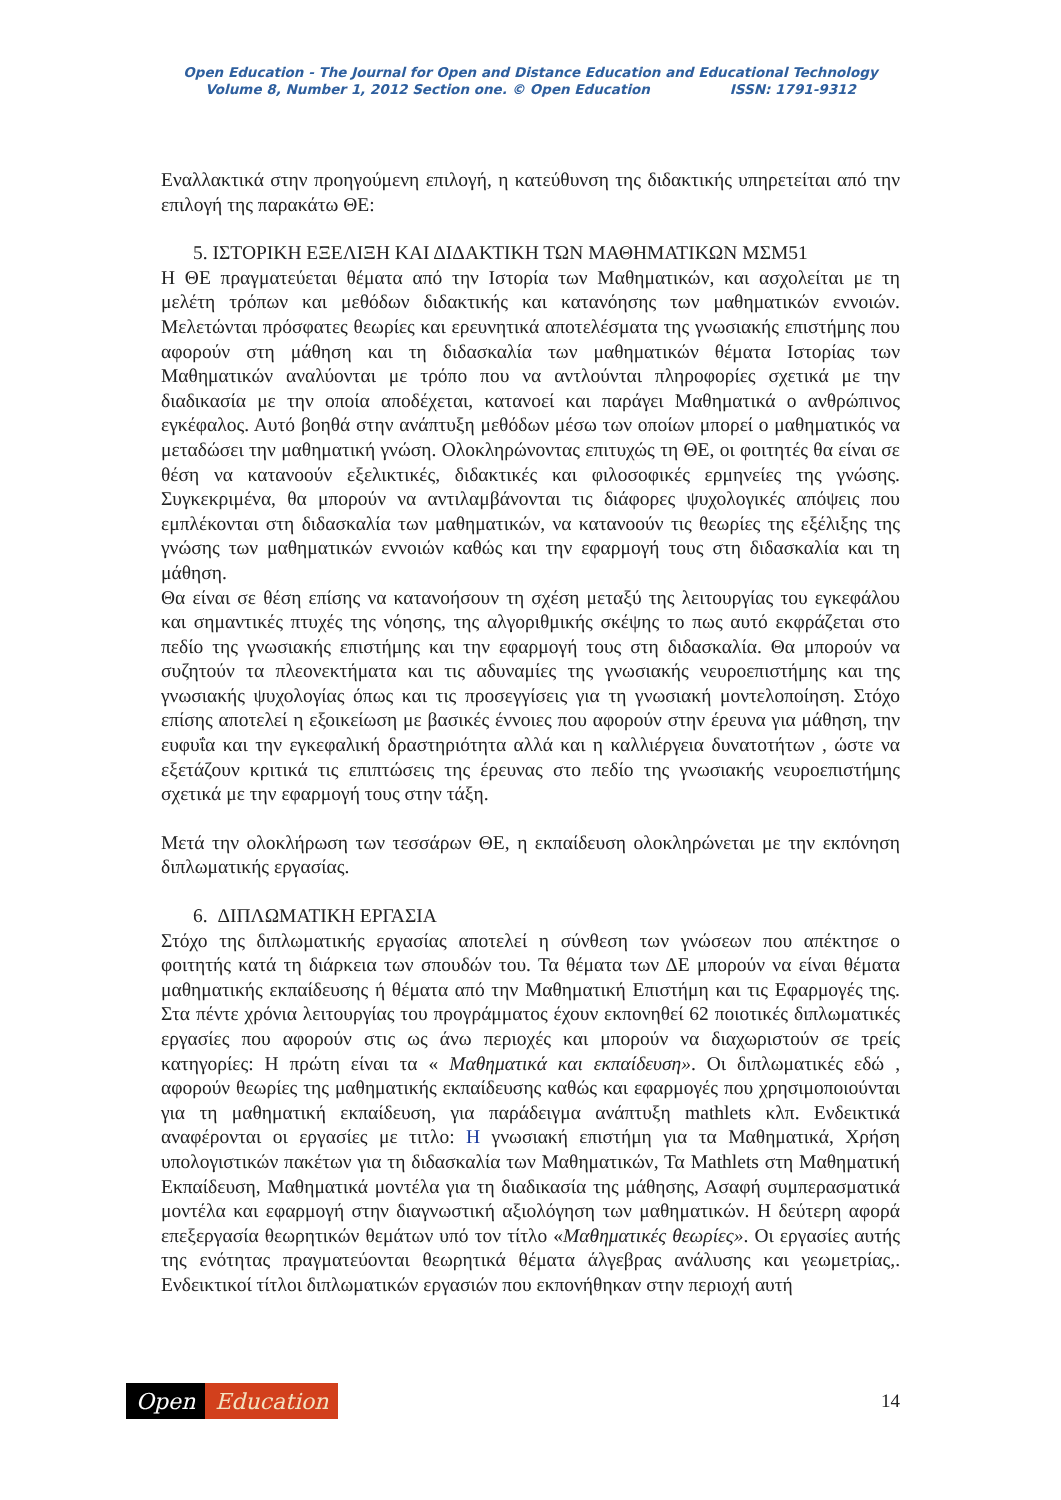Open Education - The Journal for Open and Distance Education and Educational Technology
Volume 8, Number 1, 2012 Section one. © Open Education ISSN: 1791-9312
Εναλλακτικά στην προηγούμενη επιλογή, η κατεύθυνση της διδακτικής υπηρετείται από την επιλογή της παρακάτω ΘΕ:
5. ΙΣΤΟΡΙΚΗ ΕΞΕΛΙΞΗ ΚΑΙ ΔΙΔΑΚΤΙΚΗ ΤΩΝ ΜΑΘΗΜΑΤΙΚΩΝ ΜΣΜ51
Η ΘΕ πραγματεύεται θέματα από την Ιστορία των Μαθηματικών, και ασχολείται με τη μελέτη τρόπων και μεθόδων διδακτικής και κατανόησης των μαθηματικών εννοιών. Μελετώνται πρόσφατες θεωρίες και ερευνητικά αποτελέσματα της γνωσιακής επιστήμης που αφορούν στη μάθηση και τη διδασκαλία των μαθηματικών θέματα Ιστορίας των Μαθηματικών αναλύονται με τρόπο που να αντλούνται πληροφορίες σχετικά με την διαδικασία με την οποία αποδέχεται, κατανοεί και παράγει Μαθηματικά ο ανθρώπινος εγκέφαλος. Αυτό βοηθά στην ανάπτυξη μεθόδων μέσω των οποίων μπορεί ο μαθηματικός να μεταδώσει την μαθηματική γνώση. Ολοκληρώνοντας επιτυχώς τη ΘΕ, οι φοιτητές θα είναι σε θέση να κατανοούν εξελικτικές, διδακτικές και φιλοσοφικές ερμηνείες της γνώσης. Συγκεκριμένα, θα μπορούν να αντιλαμβάνονται τις διάφορες ψυχολογικές απόψεις που εμπλέκονται στη διδασκαλία των μαθηματικών, να κατανοούν τις θεωρίες της εξέλιξης της γνώσης των μαθηματικών εννοιών καθώς και την εφαρμογή τους στη διδασκαλία και τη μάθηση.
Θα είναι σε θέση επίσης να κατανοήσουν τη σχέση μεταξύ της λειτουργίας του εγκεφάλου και σημαντικές πτυχές της νόησης, της αλγοριθμικής σκέψης το πως αυτό εκφράζεται στο πεδίο της γνωσιακής επιστήμης και την εφαρμογή τους στη διδασκαλία. Θα μπορούν να συζητούν τα πλεονεκτήματα και τις αδυναμίες της γνωσιακής νευροεπιστήμης και της γνωσιακής ψυχολογίας όπως και τις προσεγγίσεις για τη γνωσιακή μοντελοποίηση. Στόχο επίσης αποτελεί η εξοικείωση με βασικές έννοιες που αφορούν στην έρευνα για μάθηση, την ευφυΐα και την εγκεφαλική δραστηριότητα αλλά και η καλλιέργεια δυνατοτήτων , ώστε να εξετάζουν κριτικά τις επιπτώσεις της έρευνας στο πεδίο της γνωσιακής νευροεπιστήμης σχετικά με την εφαρμογή τους στην τάξη.
Μετά την ολοκλήρωση των τεσσάρων ΘΕ, η εκπαίδευση ολοκληρώνεται με την εκπόνηση διπλωματικής εργασίας.
6. ΔΙΠΛΩΜΑΤΙΚΗ ΕΡΓΑΣΙΑ
Στόχο της διπλωματικής εργασίας αποτελεί η σύνθεση των γνώσεων που απέκτησε ο φοιτητής κατά τη διάρκεια των σπουδών του. Τα θέματα των ΔΕ μπορούν να είναι θέματα μαθηματικής εκπαίδευσης ή θέματα από την Μαθηματική Επιστήμη και τις Εφαρμογές της. Στα πέντε χρόνια λειτουργίας του προγράμματος έχουν εκπονηθεί 62 ποιοτικές διπλωματικές εργασίες που αφορούν στις ως άνω περιοχές και μπορούν να διαχωριστούν σε τρείς κατηγορίες: Η πρώτη είναι τα « Μαθηματικά και εκπαίδευση». Οι διπλωματικές εδώ , αφορούν θεωρίες της μαθηματικής εκπαίδευσης καθώς και εφαρμογές που χρησιμοποιούνται για τη μαθηματική εκπαίδευση, για παράδειγμα ανάπτυξη mathlets κλπ. Ενδεικτικά αναφέρονται οι εργασίες με τιτλο: Η γνωσιακή επιστήμη για τα Μαθηματικά, Χρήση υπολογιστικών πακέτων για τη διδασκαλία των Μαθηματικών, Τα Mathlets στη Μαθηματική Εκπαίδευση, Μαθηματικά μοντέλα για τη διαδικασία της μάθησης, Ασαφή συμπερασματικά μοντέλα και εφαρμογή στην διαγνωστική αξιολόγηση των μαθηματικών. Η δεύτερη αφορά επεξεργασία θεωρητικών θεμάτων υπό τον τίτλο «Μαθηματικές θεωρίες». Οι εργασίες αυτής της ενότητας πραγματεύονται θεωρητικά θέματα άλγεβρας ανάλυσης και γεωμετρίας,. Ενδεικτικοί τίτλοι διπλωματικών εργασιών που εκπονήθηκαν στην περιοχή αυτή
Open Education
14